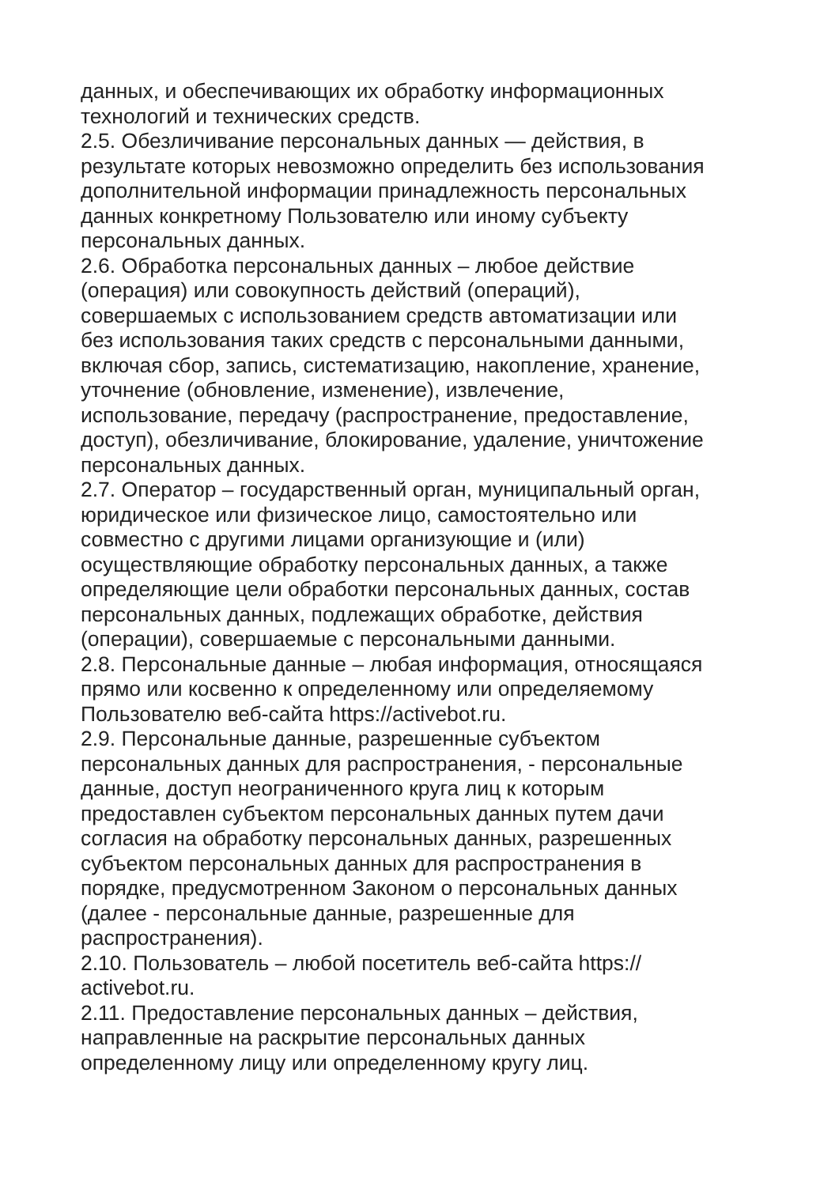данных, и обеспечивающих их обработку информационных
технологий и технических средств.
2.5. Обезличивание персональных данных — действия, в
результате которых невозможно определить без использования
дополнительной информации принадлежность персональных
данных конкретному Пользователю или иному субъекту
персональных данных.
2.6. Обработка персональных данных – любое действие
(операция) или совокупность действий (операций),
совершаемых с использованием средств автоматизации или
без использования таких средств с персональными данными,
включая сбор, запись, систематизацию, накопление, хранение,
уточнение (обновление, изменение), извлечение,
использование, передачу (распространение, предоставление,
доступ), обезличивание, блокирование, удаление, уничтожение
персональных данных.
2.7. Оператор – государственный орган, муниципальный орган,
юридическое или физическое лицо, самостоятельно или
совместно с другими лицами организующие и (или)
осуществляющие обработку персональных данных, а также
определяющие цели обработки персональных данных, состав
персональных данных, подлежащих обработке, действия
(операции), совершаемые с персональными данными.
2.8. Персональные данные – любая информация, относящаяся
прямо или косвенно к определенному или определяемому
Пользователю веб-сайта https://activebot.ru.
2.9. Персональные данные, разрешенные субъектом
персональных данных для распространения, - персональные
данные, доступ неограниченного круга лиц к которым
предоставлен субъектом персональных данных путем дачи
согласия на обработку персональных данных, разрешенных
субъектом персональных данных для распространения в
порядке, предусмотренном Законом о персональных данных
(далее - персональные данные, разрешенные для
распространения).
2.10. Пользователь – любой посетитель веб-сайта https://
activebot.ru.
2.11. Предоставление персональных данных – действия,
направленные на раскрытие персональных данных
определенному лицу или определенному кругу лиц.